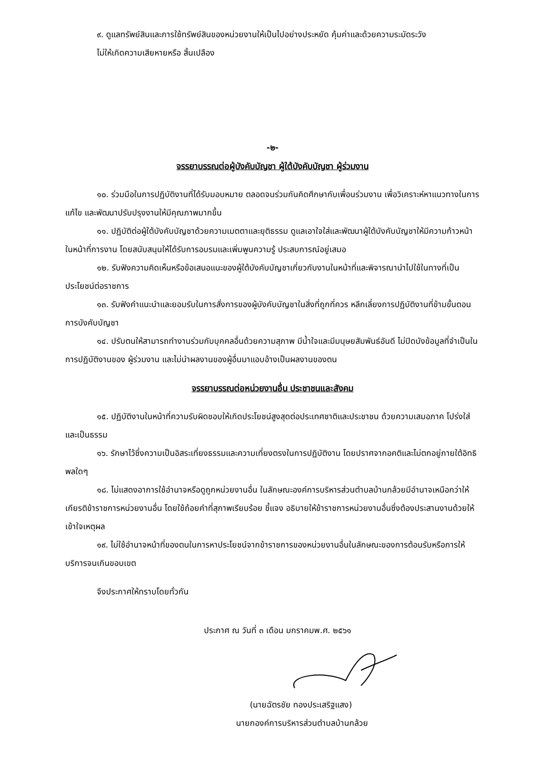๙. ดูแลทรัพย์สินและการใช้ทรัพย์สินของหน่วยงานให้เป็นไปอย่างประหยัด คุ้มค่าและด้วยความระมัดระวัง
ไม่ให้เกิดความเสียหายหรือ สิ้นเปลือง
-๒-
จรรยาบรรณต่อผู้บังคับบัญชา ผู้ใต้บังคับบัญชา ผู้ร่วมงาน
๑๐. ร่วมมือในการปฏิบัติงานที่ได้รับมอบหมาย ตลอดจนร่วมกันคิดศึกษากับเพื่อนร่วมงาน เพื่อวิเคราะห์หาแนวทางในการแก้ไข และพัฒนาปรับปรุงงานให้มีคุณภาพมากขึ้น
๑๑. ปฏิบัติต่อผู้ใต้บังคับบัญชาด้วยความเมตตาและยุติธรรม ดูแลเอาใจใส่และพัฒนาผู้ใต้บังคับบัญชาให้มีความก้าวหน้าในหน้าที่การงาน โดยสนับสนุนให้ได้รับการอบรมและเพิ่มพูนความรู้ ประสบการณ์อยู่เสมอ
๑๒. รับฟังความคิดเห็นหรือข้อเสนอแนะของผู้ใต้บังคับบัญชาเกี่ยวกับงานในหน้าที่และพิจารณานำไปใช้ในทางที่เป็นประโยชน์ต่อราชการ
๑๓. รับฟังคำแนะนำและยอมรับในการสั่งการของผู้บังคับบัญชาในสิ่งที่ถูกที่ควร หลีกเลี่ยงการปฏิบัติงานที่ข้ามขั้นตอนการบังคับบัญชา
๑๔. ปรับตนให้สามารถทำงานร่วมกับบุคคลอื่นด้วยความสุภาพ มีน้ำใจและมีมนุษยสัมพันธ์อันดี ไม่ปิดบังข้อมูลที่จำเป็นในการปฏิบัติงานของ ผู้ร่วมงาน และไม่นำผลงานของผู้อื่นมาแอบอ้างเป็นผลงานของตน
จรรยาบรรณต่อหน่วยงานอื่น ประชาชนและสังคม
๑๕. ปฏิบัติงานในหน้าที่ความรับผิดชอบให้เกิดประโยชน์สูงสุดต่อประเทศชาติและประชาชน ด้วยความเสมอภาค โปร่งใส่และเป็นธรรม
๑๖. รักษาไว้ซึ่งความเป็นอิสระเที่ยงธรรมและความเที่ยงตรงในการปฏิบัติงาน โดยปราศจากอคติและไม่ตกอยู่ภายใต้อิทธิพลใดๆ
๑๘. ไม่แสดงอาการใช้อำนาจหรือดูถูกหน่วยงานอื่น ในลักษณะองค์การบริหารส่วนตำบลบ้านกล้วยมีอำนาจเหนือกว่าให้เกียรติข้าราชการหน่วยงานอื่น โดยใช้ถ้อยคำที่สุภาพเรียบร้อย ชี้แจง อธิบายให้ข้าราชการหน่วยงานอื่นซึ่งต้องประสานงานด้วยให้เข้าใจเหตุผล
๑๙. ไม่ใช้อำนาจหน้าที่ของตนในการหาประโยชน์จากข้าราชการของหน่วยงานอื่นในลักษณะของการต้อนรับหรือการให้บริการจนเกินขอบเขต
จึงประกาศให้ทราบโดยทั่วกัน
ประกาศ ณ วันที่ ๓ เดือน มกราคมพ.ศ. ๒๕๖๑
(นายฉัตรชัย ทองประเสริฐแสง)
นายกองค์การบริหารส่วนตำบลบ้านกล้วย